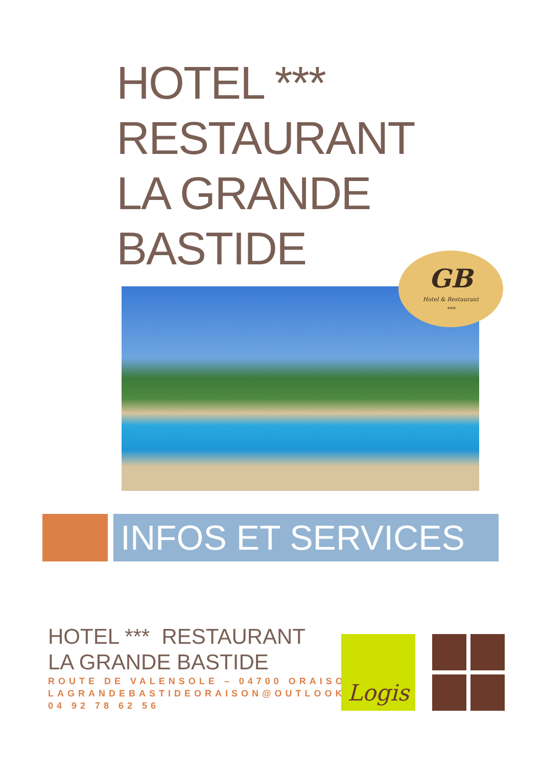HOTEL ***
RESTAURANT
LA GRANDE
BASTIDE
GB
Hotel & Restaurant
***
INFOS ET SERVICES
HOTEL *** RESTAURANT
LA GRANDE BASTIDE
ROUTE DE VALENSOLE – 04700 ORAISON
LAGRANDEBASTIDEORAISON@OUTLOOK.FR
04 92 78 62 56
Logis